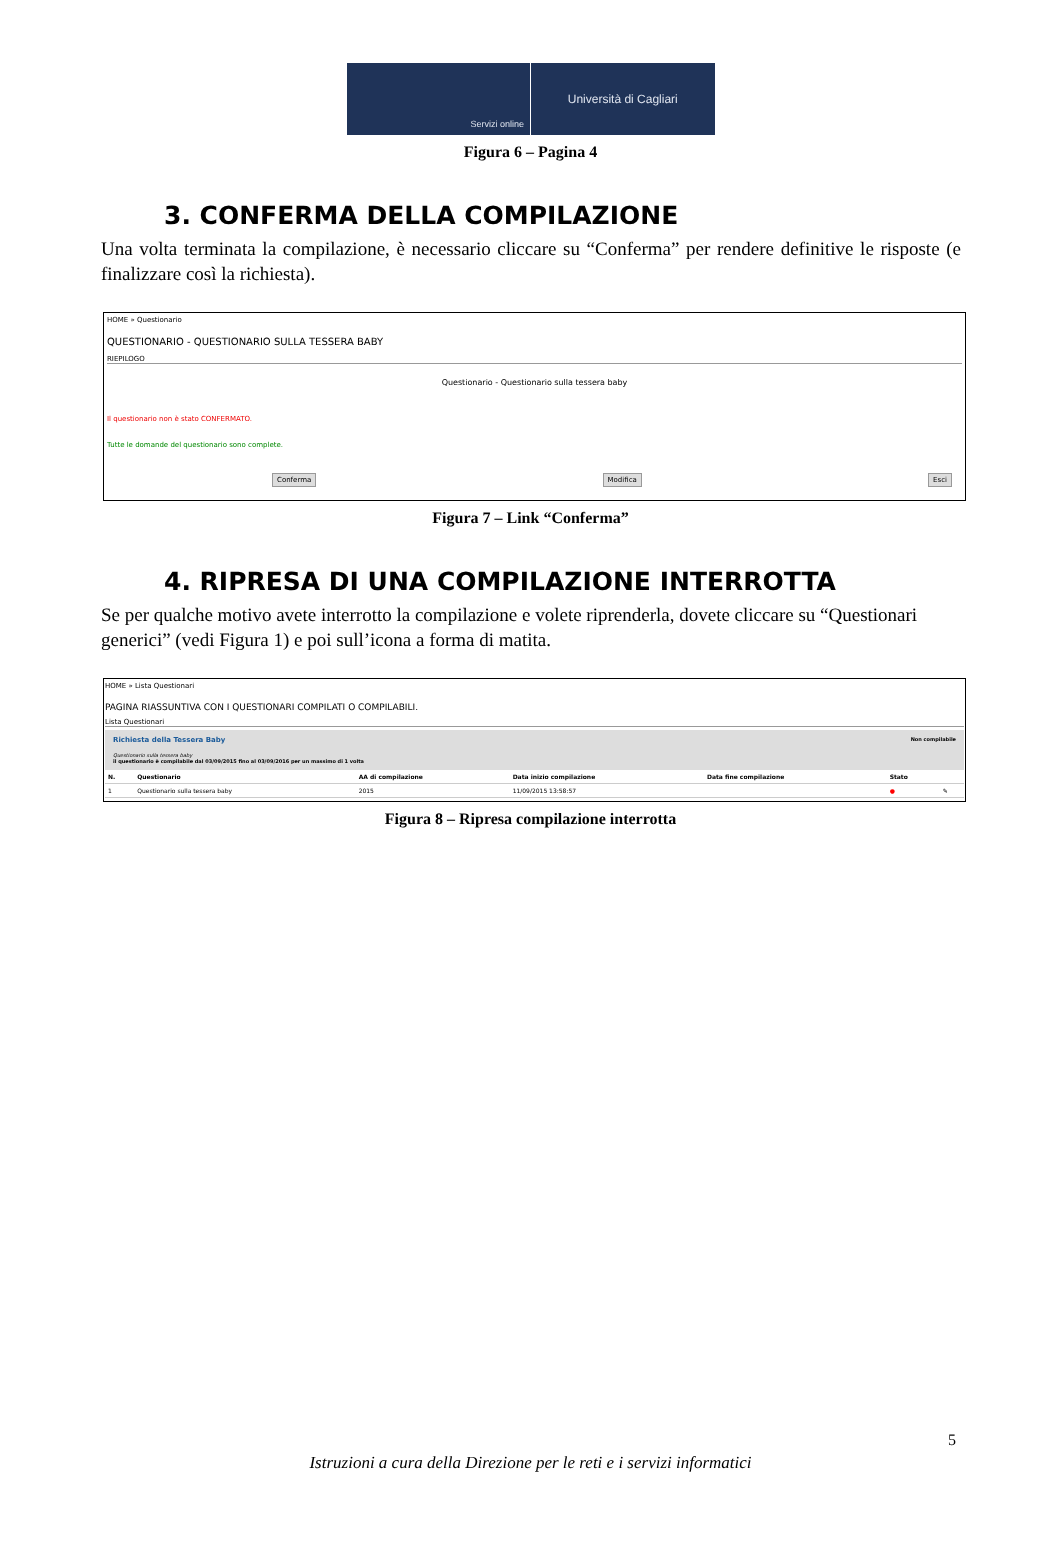Servizi online
Università di Cagliari
Figura 6 – Pagina 4
3. CONFERMA DELLA COMPILAZIONE
Una volta terminata la compilazione, è necessario cliccare su “Conferma” per rendere definitive le risposte (e finalizzare così la richiesta).
HOME » Questionario
QUESTIONARIO - QUESTIONARIO SULLA TESSERA BABY
RIEPILOGO
Questionario - Questionario sulla tessera baby
Il questionario non è stato CONFERMATO.
Tutte le domande del questionario sono complete.
Conferma Modifica Esci
Figura 7 – Link “Conferma”
4. RIPRESA DI UNA COMPILAZIONE INTERROTTA
Se per qualche motivo avete interrotto la compilazione e volete riprenderla, dovete cliccare su “Questionari generici” (vedi Figura 1) e poi sull’icona a forma di matita.
HOME » Lista Questionari
PAGINA RIASSUNTIVA CON I QUESTIONARI COMPILATI O COMPILABILI.
Lista Questionari
Richiesta della Tessera Baby Non compilabile
Questionario sulla tessera baby
il questionario è compilabile dal 03/09/2015 fino al 03/09/2016 per un massimo di 1 volta
| N. | Questionario | AA di compilazione | Data inizio compilazione | Data fine compilazione | Stato | |
| --- | --- | --- | --- | --- | --- | --- |
| 1 | Questionario sulla tessera baby | 2015 | 11/09/2015 13:58:57 | | ● | ✎ |
Figura 8 – Ripresa compilazione interrotta
5
Istruzioni a cura della Direzione per le reti e i servizi informatici